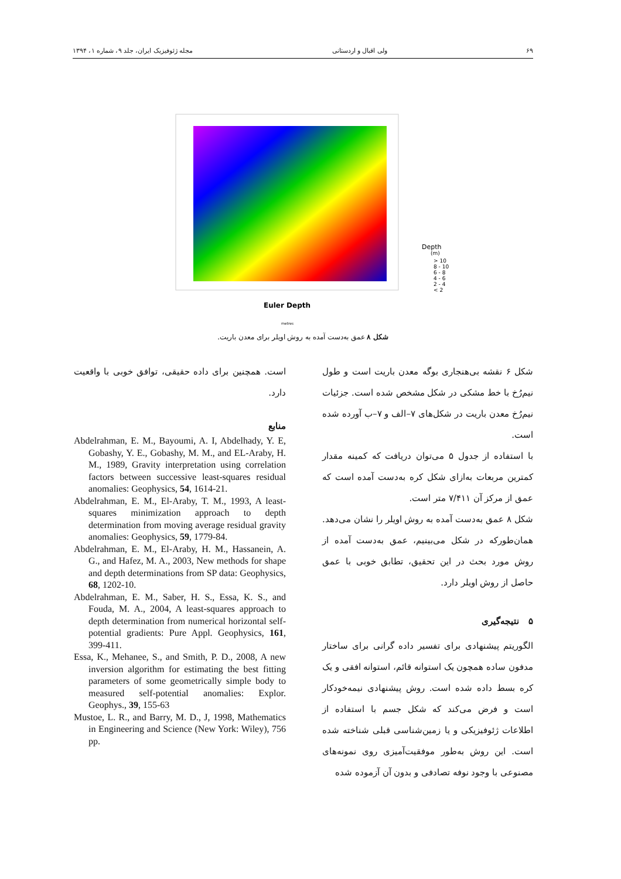۶۹ ولی اقبال و اردستانی مجله ژئوفیزیک ایران، جلد ۹، شماره ۱، ۱۳۹۴
Euler Depth
Depth
(m)
> 10
8 - 10
6 - 8
4 - 6
2 - 4
< 2
metres
شکل ۸ عمق به‌دست آمده به روش اویلر برای معدن باریت.
شکل ۶ نقشه بی‌هنجاری بوگه معدن باریت است و طول نیم‌رُخ با خط مشکی در شکل مشخص شده است. جزئیات نیم‌رُخ معدن باریت در شکل‌های ۷–الف و ۷–ب آورده شده است.
با استفاده از جدول ۵ می‌توان دریافت که کمینه مقدار کمترین مربعات به‌ازای شکل کره به‌دست آمده است که عمق از مرکز آن ۷/۴۱۱ متر است.
شکل ۸ عمق به‌دست آمده به روش اویلر را نشان می‌دهد. همان‌طورکه در شکل می‌بینیم، عمق به‌دست آمده از روش مورد بحث در این تحقیق، تطابق خوبی با عمق حاصل از روش اویلر دارد.
۵ نتیجه‌گیری
الگوریتم پیشنهادی برای تفسیر داده گرانی برای ساختار مدفون ساده همچون یک استوانه قائم، استوانه افقی و یک کره بسط داده شده است. روش پیشنهادی نیمه‌خودکار است و فرض می‌کند که شکل جسم با استفاده از اطلاعات ژئوفیزیکی و یا زمین‌شناسی قبلی شناخته شده است. این روش به‌طور موفقیت‌آمیزی روی نمونه‌های مصنوعی با وجود نوفه تصادفی و بدون آن آزموده شده
است. همچنین برای داده حقیقی، توافق خوبی با واقعیت دارد.
منابع
Abdelrahman, E. M., Bayoumi, A. I, Abdelhady, Y. E, Gobashy, Y. E., Gobashy, M. M., and EL-Araby, H. M., 1989, Gravity interpretation using correlation factors between successive least-squares residual anomalies: Geophysics, 54, 1614-21.
Abdelrahman, E. M., El-Araby, T. M., 1993, A least-squares minimization approach to depth determination from moving average residual gravity anomalies: Geophysics, 59, 1779-84.
Abdelrahman, E. M., El-Araby, H. M., Hassanein, A. G., and Hafez, M. A., 2003, New methods for shape and depth determinations from SP data: Geophysics, 68, 1202-10.
Abdelrahman, E. M., Saber, H. S., Essa, K. S., and Fouda, M. A., 2004, A least-squares approach to depth determination from numerical horizontal self-potential gradients: Pure Appl. Geophysics, 161, 399-411.
Essa, K., Mehanee, S., and Smith, P. D., 2008, A new inversion algorithm for estimating the best fitting parameters of some geometrically simple body to measured self-potential anomalies: Explor. Geophys., 39, 155-63
Mustoe, L. R., and Barry, M. D., J, 1998, Mathematics in Engineering and Science (New York: Wiley), 756 pp.